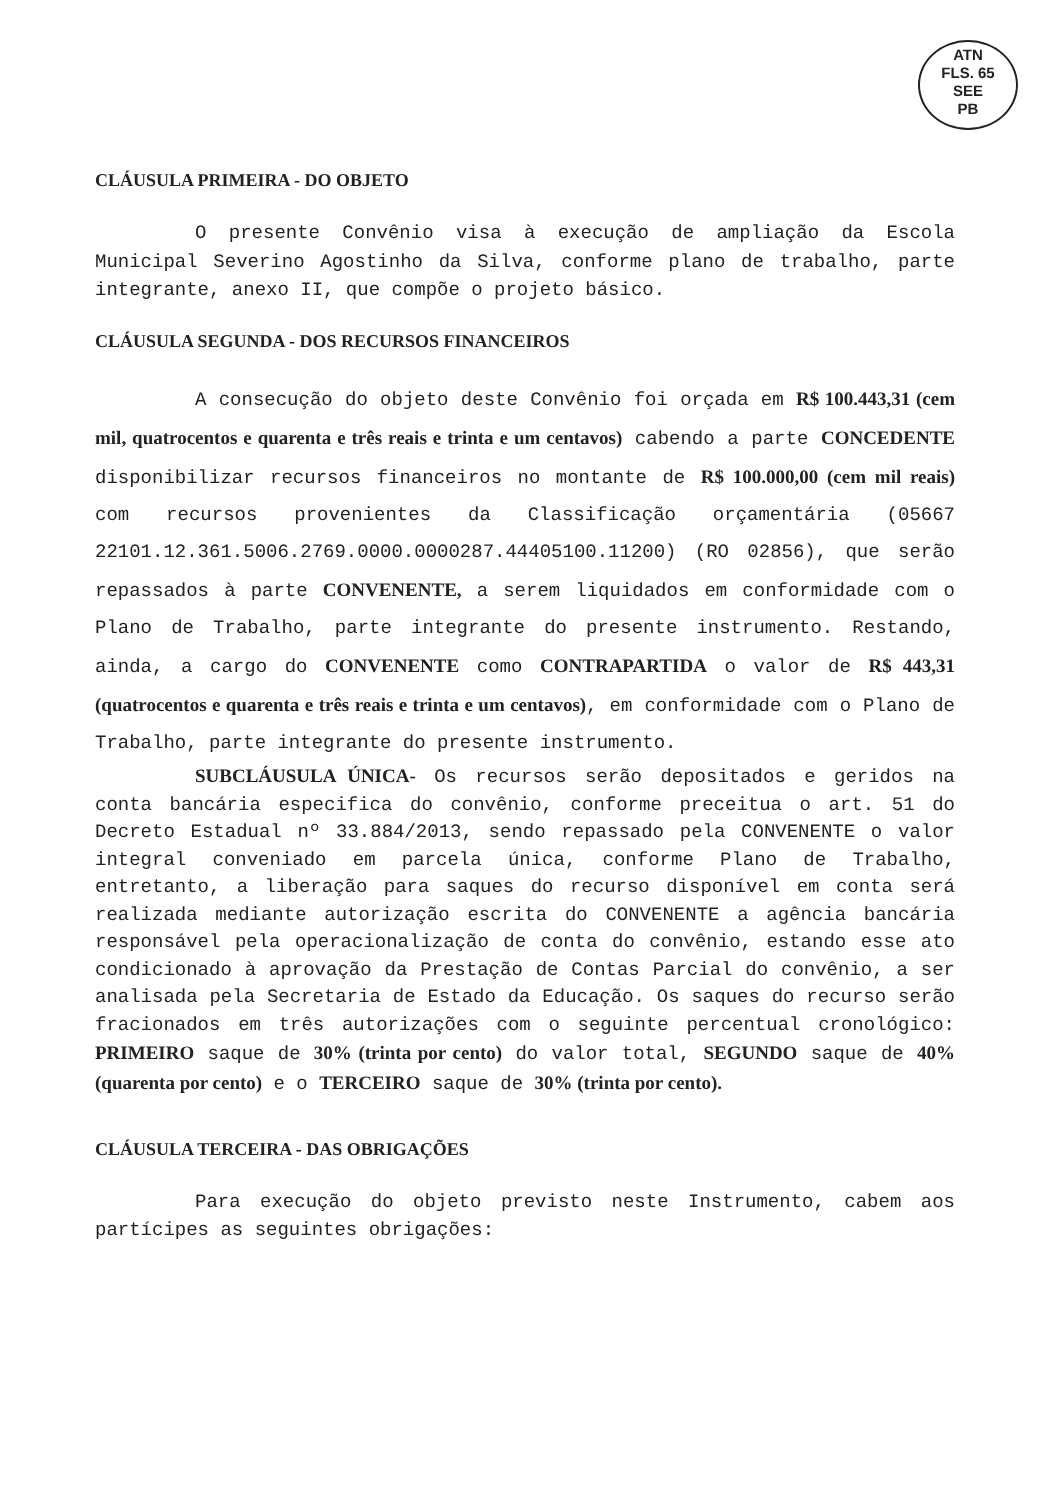ATN
FLS. 65
SEE
PB
CLÁUSULA PRIMEIRA - DO OBJETO
O presente Convênio visa à execução de ampliação da Escola Municipal Severino Agostinho da Silva, conforme plano de trabalho, parte integrante, anexo II, que compõe o projeto básico.
CLÁUSULA SEGUNDA - DOS RECURSOS FINANCEIROS
A consecução do objeto deste Convênio foi orçada em R$ 100.443,31 (cem mil, quatrocentos e quarenta e três reais e trinta e um centavos) cabendo a parte CONCEDENTE disponibilizar recursos financeiros no montante de R$ 100.000,00 (cem mil reais) com recursos provenientes da Classificação orçamentária (05667 22101.12.361.5006.2769.0000.0000287.44405100.11200) (RO 02856), que serão repassados à parte CONVENENTE, a serem liquidados em conformidade com o Plano de Trabalho, parte integrante do presente instrumento. Restando, ainda, a cargo do CONVENENTE como CONTRAPARTIDA o valor de R$ 443,31 (quatrocentos e quarenta e três reais e trinta e um centavos), em conformidade com o Plano de Trabalho, parte integrante do presente instrumento.
SUBCLÁUSULA ÚNICA- Os recursos serão depositados e geridos na conta bancária especifica do convênio, conforme preceitua o art. 51 do Decreto Estadual nº 33.884/2013, sendo repassado pela CONVENENTE o valor integral conveniado em parcela única, conforme Plano de Trabalho, entretanto, a liberação para saques do recurso disponível em conta será realizada mediante autorização escrita do CONVENENTE a agência bancária responsável pela operacionalização de conta do convênio, estando esse ato condicionado à aprovação da Prestação de Contas Parcial do convênio, a ser analisada pela Secretaria de Estado da Educação. Os saques do recurso serão fracionados em três autorizações com o seguinte percentual cronológico: PRIMEIRO saque de 30% (trinta por cento) do valor total, SEGUNDO saque de 40% (quarenta por cento) e o TERCEIRO saque de 30% (trinta por cento).
CLÁUSULA TERCEIRA - DAS OBRIGAÇÕES
Para execução do objeto previsto neste Instrumento, cabem aos partícipes as seguintes obrigações: